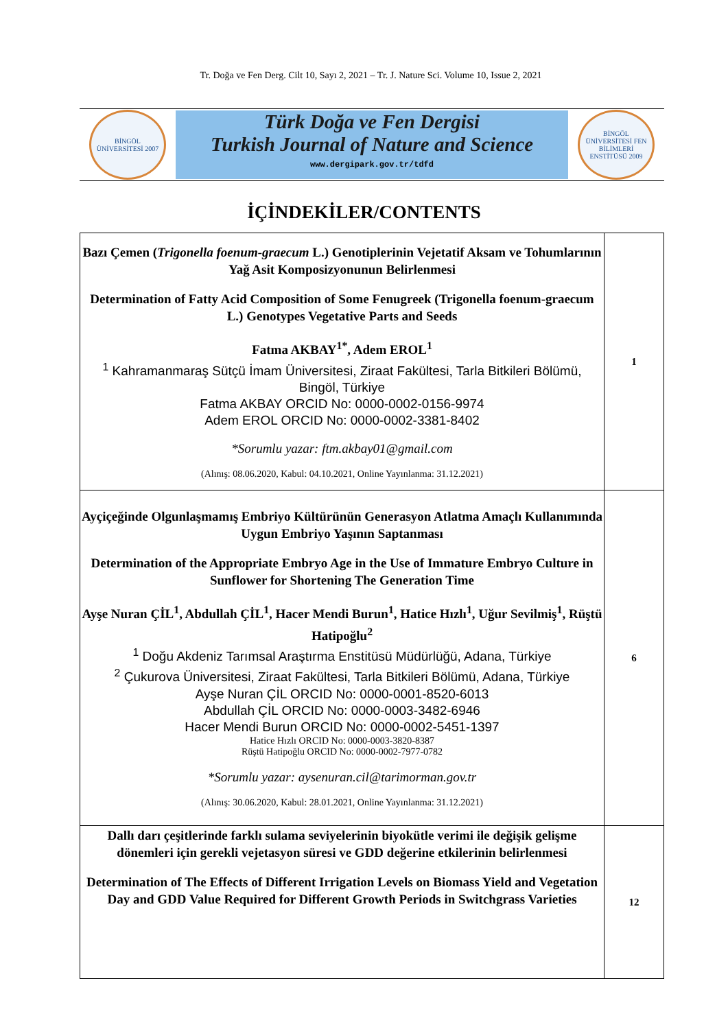Tr. Doğa ve Fen Derg. Cilt 10, Sayı 2, 2021 – Tr. J. Nature Sci. Volume 10, Issue 2, 2021
BİNGÖL ÜNİVERSİTESİ 2007
Türk Doğa ve Fen Dergisi
Turkish Journal of Nature and Science
www.dergipark.gov.tr/tdfd
BİNGÖL ÜNİVERSİTESİ FEN BİLİMLERİ ENSTİTÜSÜ 2009
İÇİNDEKİLER/CONTENTS
| Bazı Çemen ( Trigonella foenum-graecum L.) Genotiplerinin Vejetatif Aksam ve Tohumlarının Yağ Asit Komposizyonunun Belirlenmesi Determination of Fatty Acid Composition of Some Fenugreek (Trigonella foenum-graecum L.) Genotypes Vegetative Parts and Seeds Fatma AKBAY<sup>1*</sup>, Adem EROL<sup>1</sup> <sup>1</sup> Kahramanmaraş Sütçü İmam Üniversitesi, Ziraat Fakültesi, Tarla Bitkileri Bölümü, Bingöl, Türkiye Fatma AKBAY ORCID No: 0000-0002-0156-9974 Adem EROL ORCID No: 0000-0002-3381-8402 *Sorumlu yazar: ftm.akbay01@gmail.com (Alınış: 08.06.2020, Kabul: 04.10.2021, Online Yayınlanma: 31.12.2021) | 1 |
| Ayçiçeğinde Olgunlaşmamış Embriyo Kültürünün Generasyon Atlatma Amaçlı Kullanımında Uygun Embriyo Yaşının Saptanması Determination of the Appropriate Embryo Age in the Use of Immature Embryo Culture in Sunflower for Shortening The Generation Time Ayşe Nuran ÇİL<sup>1</sup>, Abdullah ÇİL<sup>1</sup>, Hacer Mendi Burun<sup>1</sup>, Hatice Hızlı<sup>1</sup>, Uğur Sevilmiş<sup>1</sup>, Rüştü Hatipoğlu<sup>2</sup> <sup>1</sup> Doğu Akdeniz Tarımsal Araştırma Enstitüsü Müdürlüğü, Adana, Türkiye <sup>2</sup> Çukurova Üniversitesi, Ziraat Fakültesi, Tarla Bitkileri Bölümü, Adana, Türkiye Ayşe Nuran ÇİL ORCID No: 0000-0001-8520-6013 Abdullah ÇİL ORCID No: 0000-0003-3482-6946 Hacer Mendi Burun ORCID No: 0000-0002-5451-1397 Hatice Hızlı ORCID No: 0000-0003-3820-8387 Rüştü Hatipoğlu ORCID No: 0000-0002-7977-0782 *Sorumlu yazar: aysenuran.cil@tarimorman.gov.tr (Alınış: 30.06.2020, Kabul: 28.01.2021, Online Yayınlanma: 31.12.2021) | 6 |
| Dallı darı çeşitlerinde farklı sulama seviyelerinin biyokütle verimi ile değişik gelişme dönemleri için gerekli vejetasyon süresi ve GDD değerine etkilerinin belirlenmesi Determination of The Effects of Different Irrigation Levels on Biomass Yield and Vegetation Day and GDD Value Required for Different Growth Periods in Switchgrass Varieties | 12 |